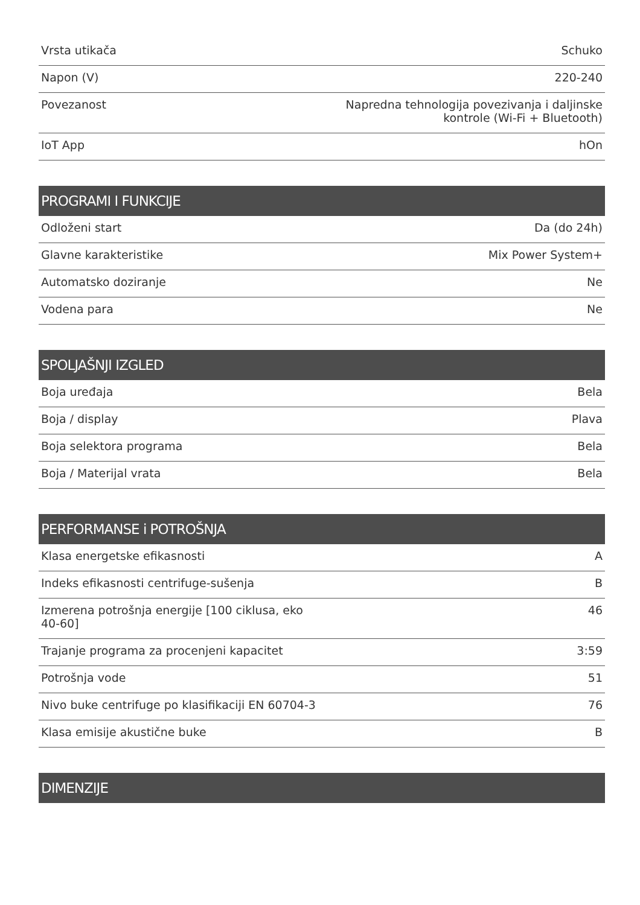| Vrsta utikača | Schuko |
| Napon (V) | 220-240 |
| Povezanost | Napredna tehnologija povezivanja i daljinske kontrole (Wi-Fi + Bluetooth) |
| IoT App | hOn |
| PROGRAMI I FUNKCIJE | |
| Odloženi start | Da (do 24h) |
| Glavne karakteristike | Mix Power System+ |
| Automatsko doziranje | Ne |
| Vodena para | Ne |
| SPOLJAŠNJI IZGLED | |
| Boja uređaja | Bela |
| Boja / display | Plava |
| Boja selektora programa | Bela |
| Boja / Materijal vrata | Bela |
| PERFORMANSE i POTROŠNJA | |
| Klasa energetske efikasnosti | A |
| Indeks efikasnosti centrifuge-sušenja | B |
| Izmerena potrošnja energije [100 ciklusa, eko 40-60] | 46 |
| Trajanje programa za procenjeni kapacitet | 3:59 |
| Potrošnja vode | 51 |
| Nivo buke centrifuge po klasifikaciji EN 60704-3 | 76 |
| Klasa emisije akustične buke | B |
| DIMENZIJE | |